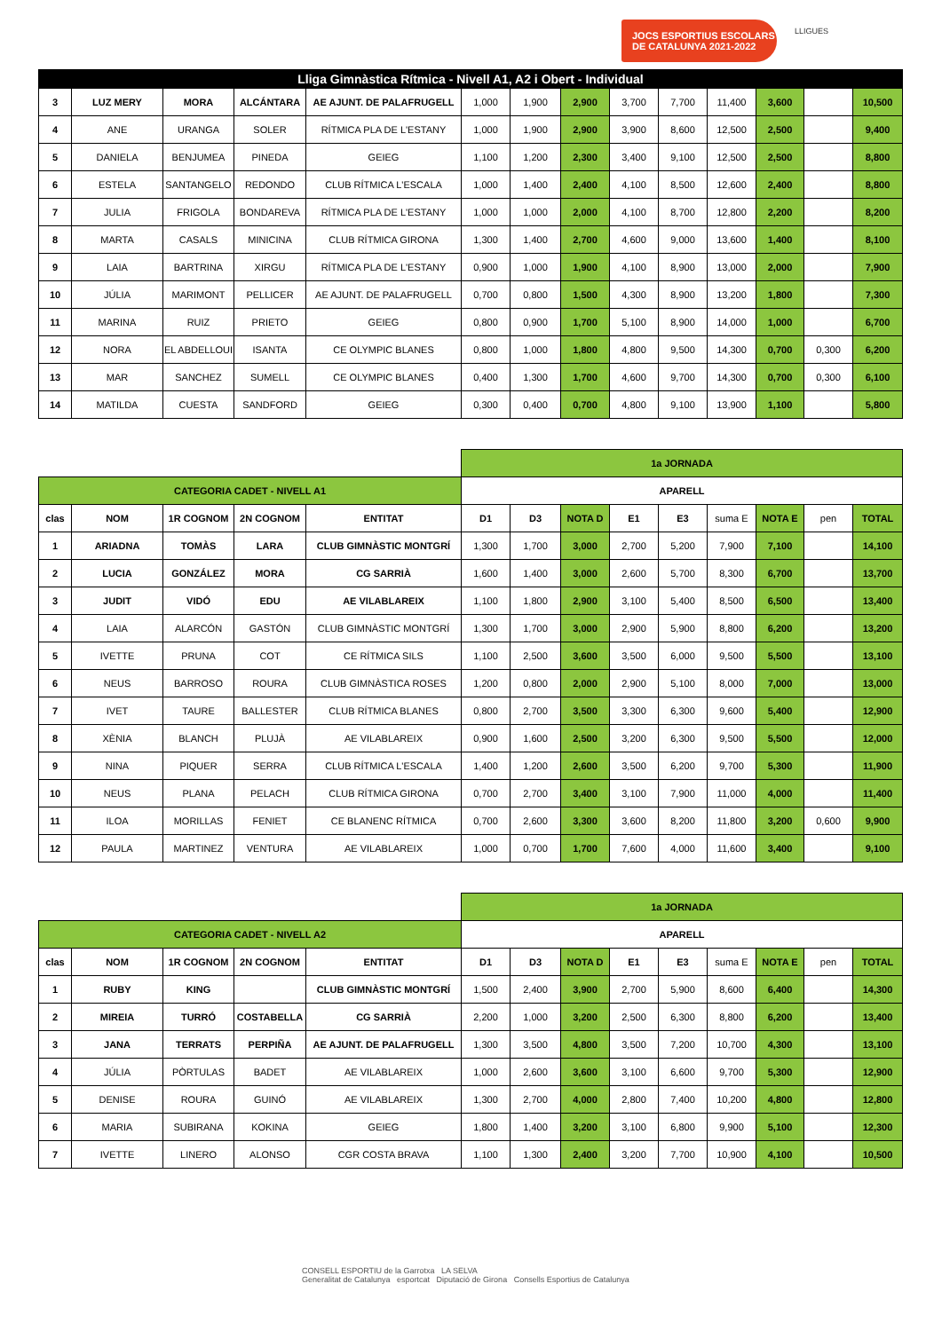JOCS ESPORTIUS ESCOLARS
DE CATALUNYA 2021-2022
LLIGUES
| Lliga Gimnàstica Rítmica - Nivell A1, A2 i Obert - Individual | | | | | | | | | | | | | |
| 3 | LUZ MERY | MORA | ALCÁNTARA | AE AJUNT. DE PALAFRUGELL | 1,000 | 1,900 | 2,900 | 3,700 | 7,700 | 11,400 | 3,600 | | 10,500 |
| 4 | ANE | URANGA | SOLER | RÍTMICA PLA DE L'ESTANY | 1,000 | 1,900 | 2,900 | 3,900 | 8,600 | 12,500 | 2,500 | | 9,400 |
| 5 | DANIELA | BENJUMEA | PINEDA | GEIEG | 1,100 | 1,200 | 2,300 | 3,400 | 9,100 | 12,500 | 2,500 | | 8,800 |
| 6 | ESTELA | SANTANGELO | REDONDO | CLUB RÍTMICA L'ESCALA | 1,000 | 1,400 | 2,400 | 4,100 | 8,500 | 12,600 | 2,400 | | 8,800 |
| 7 | JULIA | FRIGOLA | BONDAREVA | RÍTMICA PLA DE L'ESTANY | 1,000 | 1,000 | 2,000 | 4,100 | 8,700 | 12,800 | 2,200 | | 8,200 |
| 8 | MARTA | CASALS | MINICINA | CLUB RÍTMICA GIRONA | 1,300 | 1,400 | 2,700 | 4,600 | 9,000 | 13,600 | 1,400 | | 8,100 |
| 9 | LAIA | BARTRINA | XIRGU | RÍTMICA PLA DE L'ESTANY | 0,900 | 1,000 | 1,900 | 4,100 | 8,900 | 13,000 | 2,000 | | 7,900 |
| 10 | JÚLIA | MARIMONT | PELLICER | AE AJUNT. DE PALAFRUGELL | 0,700 | 0,800 | 1,500 | 4,300 | 8,900 | 13,200 | 1,800 | | 7,300 |
| 11 | MARINA | RUIZ | PRIETO | GEIEG | 0,800 | 0,900 | 1,700 | 5,100 | 8,900 | 14,000 | 1,000 | | 6,700 |
| 12 | NORA | EL ABDELLOUI | ISANTA | CE OLYMPIC BLANES | 0,800 | 1,000 | 1,800 | 4,800 | 9,500 | 14,300 | 0,700 | 0,300 | 6,200 |
| 13 | MAR | SANCHEZ | SUMELL | CE OLYMPIC BLANES | 0,400 | 1,300 | 1,700 | 4,600 | 9,700 | 14,300 | 0,700 | 0,300 | 6,100 |
| 14 | MATILDA | CUESTA | SANDFORD | GEIEG | 0,300 | 0,400 | 0,700 | 4,800 | 9,100 | 13,900 | 1,100 | | 5,800 |
| | | | | | 1a JORNADA | | | | | | | | |
| CATEGORIA CADET - NIVELL A1 | | | | | APARELL | | | | | | | | |
| clas | NOM | 1R COGNOM | 2N COGNOM | ENTITAT | D1 | D3 | NOTA D | E1 | E3 | suma E | NOTA E | pen | TOTAL |
| 1 | ARIADNA | TOMÀS | LARA | CLUB GIMNÀSTIC MONTGRÍ | 1,300 | 1,700 | 3,000 | 2,700 | 5,200 | 7,900 | 7,100 | | 14,100 |
| 2 | LUCIA | GONZÁLEZ | MORA | CG SARRIÀ | 1,600 | 1,400 | 3,000 | 2,600 | 5,700 | 8,300 | 6,700 | | 13,700 |
| 3 | JUDIT | VIDÓ | EDU | AE VILABLAREIX | 1,100 | 1,800 | 2,900 | 3,100 | 5,400 | 8,500 | 6,500 | | 13,400 |
| 4 | LAIA | ALARCÓN | GASTÓN | CLUB GIMNÀSTIC MONTGRÍ | 1,300 | 1,700 | 3,000 | 2,900 | 5,900 | 8,800 | 6,200 | | 13,200 |
| 5 | IVETTE | PRUNA | COT | CE RÍTMICA SILS | 1,100 | 2,500 | 3,600 | 3,500 | 6,000 | 9,500 | 5,500 | | 13,100 |
| 6 | NEUS | BARROSO | ROURA | CLUB GIMNÀSTICA ROSES | 1,200 | 0,800 | 2,000 | 2,900 | 5,100 | 8,000 | 7,000 | | 13,000 |
| 7 | IVET | TAURE | BALLESTER | CLUB RÍTMICA BLANES | 0,800 | 2,700 | 3,500 | 3,300 | 6,300 | 9,600 | 5,400 | | 12,900 |
| 8 | XÈNIA | BLANCH | PLUJÀ | AE VILABLAREIX | 0,900 | 1,600 | 2,500 | 3,200 | 6,300 | 9,500 | 5,500 | | 12,000 |
| 9 | NINA | PIQUER | SERRA | CLUB RÍTMICA L'ESCALA | 1,400 | 1,200 | 2,600 | 3,500 | 6,200 | 9,700 | 5,300 | | 11,900 |
| 10 | NEUS | PLANA | PELACH | CLUB RÍTMICA GIRONA | 0,700 | 2,700 | 3,400 | 3,100 | 7,900 | 11,000 | 4,000 | | 11,400 |
| 11 | ILOA | MORILLAS | FENIET | CE BLANENC RÍTMICA | 0,700 | 2,600 | 3,300 | 3,600 | 8,200 | 11,800 | 3,200 | 0,600 | 9,900 |
| 12 | PAULA | MARTINEZ | VENTURA | AE VILABLAREIX | 1,000 | 0,700 | 1,700 | 7,600 | 4,000 | 11,600 | 3,400 | | 9,100 |
| | | | | | 1a JORNADA | | | | | | | | |
| CATEGORIA CADET - NIVELL A2 | | | | | APARELL | | | | | | | | |
| clas | NOM | 1R COGNOM | 2N COGNOM | ENTITAT | D1 | D3 | NOTA D | E1 | E3 | suma E | NOTA E | pen | TOTAL |
| 1 | RUBY | KING | | CLUB GIMNÀSTIC MONTGRÍ | 1,500 | 2,400 | 3,900 | 2,700 | 5,900 | 8,600 | 6,400 | | 14,300 |
| 2 | MIREIA | TURRÓ | COSTABELLA | CG SARRIÀ | 2,200 | 1,000 | 3,200 | 2,500 | 6,300 | 8,800 | 6,200 | | 13,400 |
| 3 | JANA | TERRATS | PERPIÑA | AE AJUNT. DE PALAFRUGELL | 1,300 | 3,500 | 4,800 | 3,500 | 7,200 | 10,700 | 4,300 | | 13,100 |
| 4 | JÚLIA | PÒRTULAS | BADET | AE VILABLAREIX | 1,000 | 2,600 | 3,600 | 3,100 | 6,600 | 9,700 | 5,300 | | 12,900 |
| 5 | DENISE | ROURA | GUINÓ | AE VILABLAREIX | 1,300 | 2,700 | 4,000 | 2,800 | 7,400 | 10,200 | 4,800 | | 12,800 |
| 6 | MARIA | SUBIRANA | KOKINA | GEIEG | 1,800 | 1,400 | 3,200 | 3,100 | 6,800 | 9,900 | 5,100 | | 12,300 |
| 7 | IVETTE | LINERO | ALONSO | CGR COSTA BRAVA | 1,100 | 1,300 | 2,400 | 3,200 | 7,700 | 10,900 | 4,100 | | 10,500 |
CONSELL ESPORTIU de la Garrotxa LA SELVA
Generalitat de Catalunya esportcat Diputació de Girona Consells Esportius de Catalunya